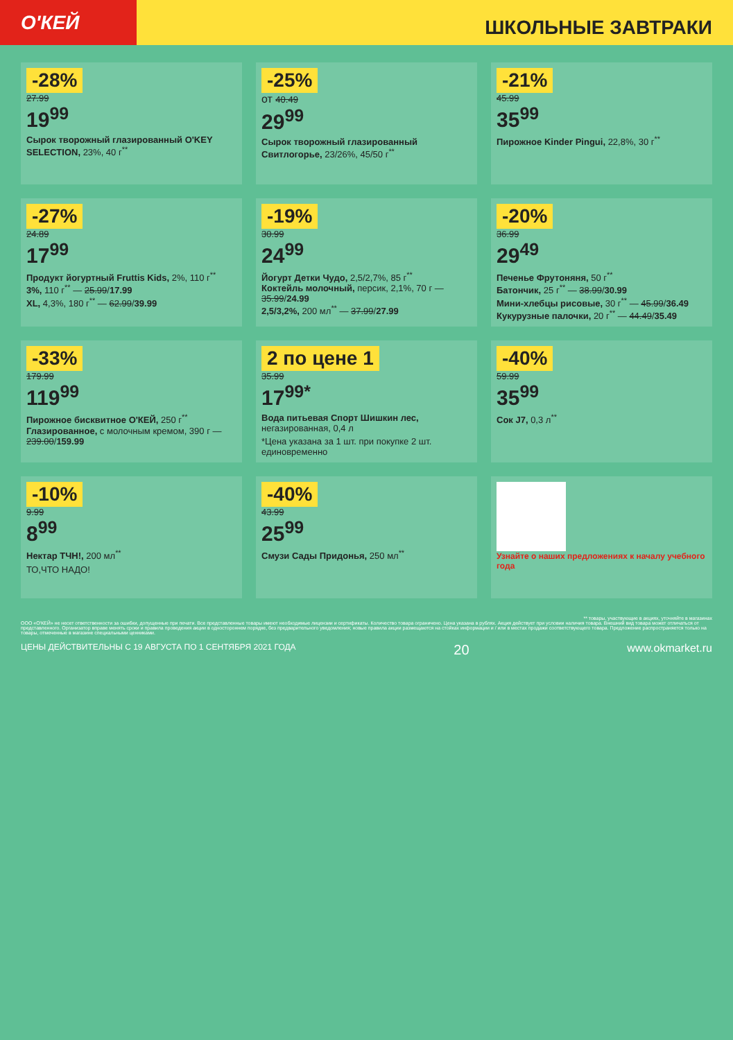О'КЕЙ
ШКОЛЬНЫЕ ЗАВТРАКИ
-28%
27.99
19<sup>99</sup>
Сырок творожный глазированный O'KEY SELECTION, 23%, 40 г<sup>**</sup>
-25%
от 40.49
29<sup>99</sup>
Сырок творожный глазированный Свитлогорье, 23/26%, 45/50 г<sup>**</sup>
-21%
45.99
35<sup>99</sup>
Пирожное Kinder Pingui, 22,8%, 30 г<sup>**</sup>
-27%
24.89
17<sup>99</sup>
Продукт йогуртный Fruttis Kids, 2%, 110 г<sup>**</sup>
3%, 110 г<sup>**</sup> — 25.99/17.99
XL, 4,3%, 180 г<sup>**</sup> — 62.99/39.99
-19%
30.99
24<sup>99</sup>
Йогурт Детки Чудо, 2,5/2,7%, 85 г<sup>**</sup>
Коктейль молочный, персик, 2,1%, 70 г — 35.99/24.99
2,5/3,2%, 200 мл<sup>**</sup> — 37.99/27.99
-20%
36.99
29<sup>49</sup>
Печенье Фрутоняня, 50 г<sup>**</sup>
Батончик, 25 г<sup>**</sup> — 38.99/30.99
Мини-хлебцы рисовые, 30 г<sup>**</sup> — 45.99/36.49
Кукурузные палочки, 20 г<sup>**</sup> — 44.49/35.49
-33%
179.99
119<sup>99</sup>
Пирожное бисквитное О'КЕЙ, 250 г<sup>**</sup>
Глазированное, с молочным кремом, 390 г — 239.00/159.99
2 по цене 1
35.99
17<sup>99*</sup>
Вода питьевая Спорт Шишкин лес, негазированная, 0,4 л
*Цена указана за 1 шт. при покупке 2 шт. единовременно
-40%
59.99
35<sup>99</sup>
Сок J7, 0,3 л<sup>**</sup>
-10%
9.99
8<sup>99</sup>
Нектар ТЧН!, 200 мл<sup>**</sup>
ТО,ЧТО НАДО!
-40%
43.99
25<sup>99</sup>
Смузи Сады Придонья, 250 мл<sup>**</sup>
Узнайте о наших предложениях к началу учебного года
** товары, участвующие в акциях, уточняйте в магазинах
ООО «О'КЕЙ» не несет ответственности за ошибки, допущенные при печати. Все представленные товары имеют необходимые лицензии и сертификаты. Количество товара ограничено. Цена указана в рублях. Акция действует при условии наличия товара. Внешний вид товара может отличаться от представленного. Организатор вправе менять сроки и правила проведения акции в одностороннем порядке, без предварительного уведомления; новые правила акции размещаются на стойках информации и / или в местах продажи соответствующего товара. Предложение распространяется только на товары, отмеченные в магазине специальными ценниками.
ЦЕНЫ ДЕЙСТВИТЕЛЬНЫ С 19 АВГУСТА ПО 1 СЕНТЯБРЯ 2021 ГОДА 20 www.okmarket.ru